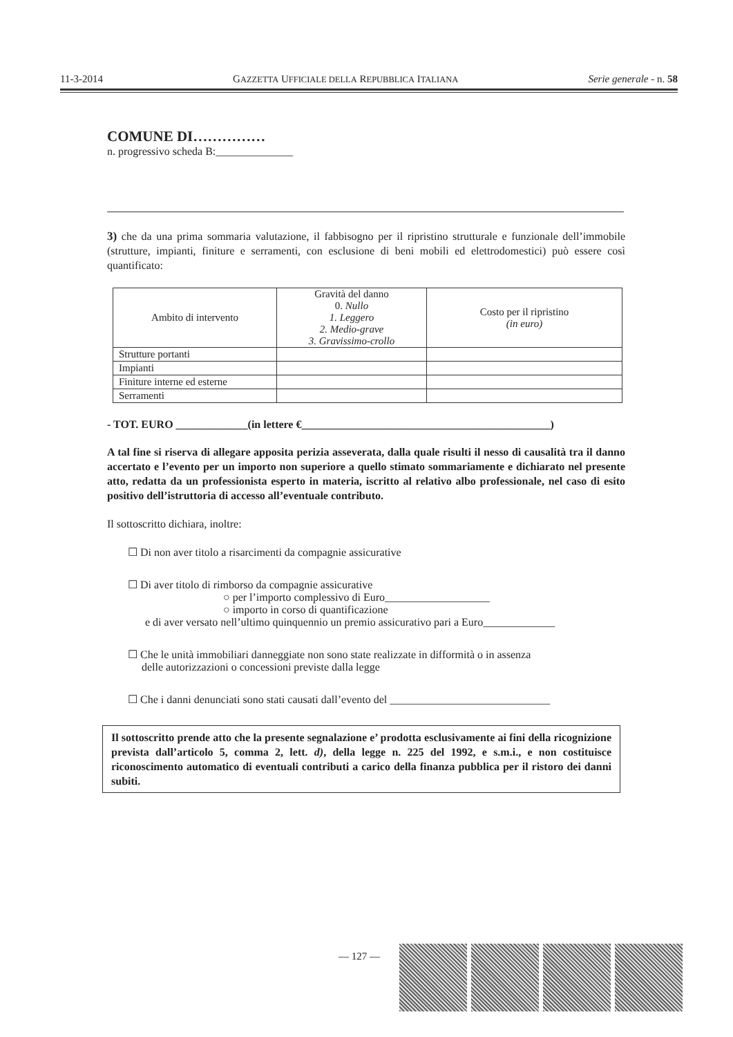11-3-2014 GAZZETTA UFFICIALE DELLA REPUBBLICA ITALIANA Serie generale - n. 58
COMUNE DI……………
n. progressivo scheda B:______________
3) che da una prima sommaria valutazione, il fabbisogno per il ripristino strutturale e funzionale dell’immobile (strutture, impianti, finiture e serramenti, con esclusione di beni mobili ed elettrodomestici) può essere così quantificato:
| Ambito di intervento | Gravità del danno 0. Nullo 1. Leggero 2. Medio-grave 3. Gravissimo-crollo | Costo per il ripristino (in euro) |
| --- | --- | --- |
| Strutture portanti | | |
| Impianti | | |
| Finiture interne ed esterne | | |
| Serramenti | | |
- TOT. EURO _____________(in lettere €_____________________________________________)
A tal fine si riserva di allegare apposita perizia asseverata, dalla quale risulti il nesso di causalità tra il danno accertato e l’evento per un importo non superiore a quello stimato sommariamente e dichiarato nel presente atto, redatta da un professionista esperto in materia, iscritto al relativo albo professionale, nel caso di esito positivo dell’istruttoria di accesso all’eventuale contributo.
Il sottoscritto dichiara, inoltre:
☐ Di non aver titolo a risarcimenti da compagnie assicurative
☐ Di aver titolo di rimborso da compagnie assicurative
○ per l’importo complessivo di Euro___________________
○ importo in corso di quantificazione
e di aver versato nell’ultimo quinquennio un premio assicurativo pari a Euro_____________
☐ Che le unità immobiliari danneggiate non sono state realizzate in difformità o in assenza
delle autorizzazioni o concessioni previste dalla legge
☐ Che i danni denunciati sono stati causati dall’evento del _____________________________
Il sottoscritto prende atto che la presente segnalazione e’ prodotta esclusivamente ai fini della ricognizione prevista dall’articolo 5, comma 2, lett. d), della legge n. 225 del 1992, e s.m.i., e non costituisce riconoscimento automatico di eventuali contributi a carico della finanza pubblica per il ristoro dei danni subiti.
— 127 —